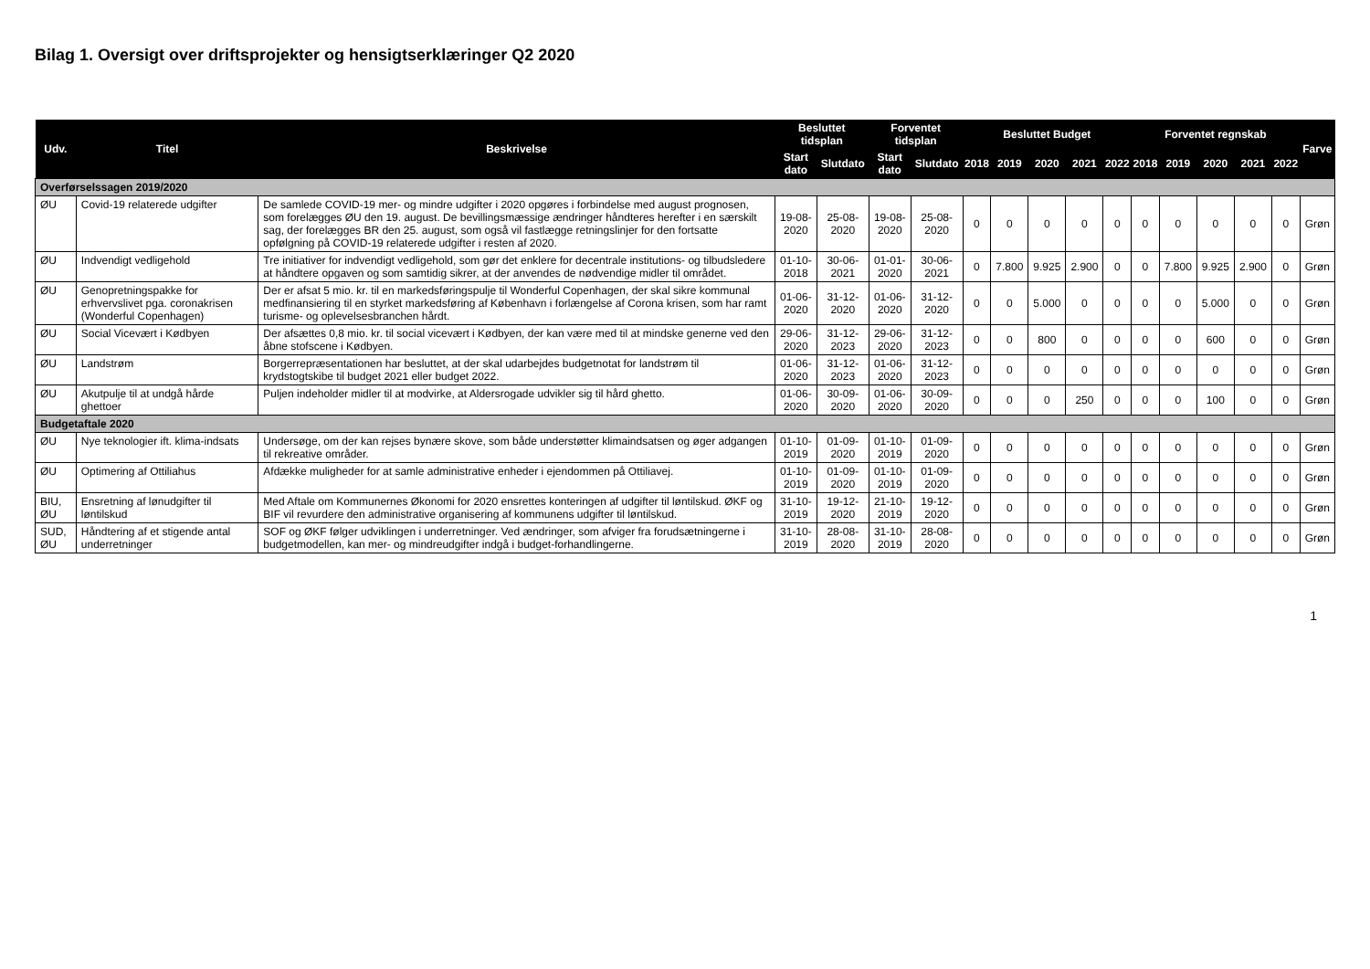Bilag 1. Oversigt over driftsprojekter og hensigtserklæringer Q2 2020
| Udv. | Titel | Beskrivelse | Besluttet tidsplan | | Forventet tidsplan | | Besluttet Budget | | | | | Forventet regnskab | | | | | Farve |
| --- | --- | --- | --- | --- | --- | --- | --- | --- | --- | --- | --- | --- | --- | --- | --- | --- | --- |
| | | | Start dato | Slutdato | Start dato | Slutdato | 2018 | 2019 | 2020 | 2021 | 2022 | 2018 | 2019 | 2020 | 2021 | 2022 | |
| Overførselssagen 2019/2020 | | | | | | | | | | | | | | | | | |
| ØU | Covid-19 relaterede udgifter | De samlede COVID-19 mer- og mindre udgifter i 2020 opgøres i forbindelse med august prognosen, som forelægges ØU den 19. august. De bevillingsmæssige ændringer håndteres herefter i en særskilt sag, der forelægges BR den 25. august, som også vil fastlægge retningslinjer for den fortsatte opfølgning på COVID-19 relaterede udgifter i resten af 2020. | 19-08-2020 | 25-08-2020 | 19-08-2020 | 25-08-2020 | 0 | 0 | 0 | 0 | 0 | 0 | 0 | 0 | 0 | 0 | Grøn |
| ØU | Indvendigt vedligehold | Tre initiativer for indvendigt vedligehold, som gør det enklere for decentrale institutions- og tilbudsledere at håndtere opgaven og som samtidig sikrer, at der anvendes de nødvendige midler til området. | 01-10-2018 | 30-06-2021 | 01-01-2020 | 30-06-2021 | 0 | 7.800 | 9.925 | 2.900 | 0 | 0 | 7.800 | 9.925 | 2.900 | 0 | Grøn |
| ØU | Genopretningspakke for erhvervslivet pga. coronakrisen (Wonderful Copenhagen) | Der er afsat 5 mio. kr. til en markedsføringspulje til Wonderful Copenhagen, der skal sikre kommunal medfinansiering til en styrket markedsføring af København i forlængelse af Corona krisen, som har ramt turisme- og oplevelsesbranchen hårdt. | 01-06-2020 | 31-12-2020 | 01-06-2020 | 31-12-2020 | 0 | 0 | 5.000 | 0 | 0 | 0 | 0 | 5.000 | 0 | 0 | Grøn |
| ØU | Social Vicevært i Kødbyen | Der afsættes 0,8 mio. kr. til social vicevært i Kødbyen, der kan være med til at mindske generne ved den åbne stofscene i Kødbyen. | 29-06-2020 | 31-12-2023 | 29-06-2020 | 31-12-2023 | 0 | 0 | 800 | 0 | 0 | 0 | 0 | 600 | 0 | 0 | Grøn |
| ØU | Landstrøm | Borgerrepræsentationen har besluttet, at der skal udarbejdes budgetnotat for landstrøm til krydstogtskibe til budget 2021 eller budget 2022. | 01-06-2020 | 31-12-2023 | 01-06-2020 | 31-12-2023 | 0 | 0 | 0 | 0 | 0 | 0 | 0 | 0 | 0 | 0 | Grøn |
| ØU | Akutpulje til at undgå hårde ghettoer | Puljen indeholder midler til at modvirke, at Aldersrogade udvikler sig til hård ghetto. | 01-06-2020 | 30-09-2020 | 01-06-2020 | 30-09-2020 | 0 | 0 | 0 | 250 | 0 | 0 | 0 | 100 | 0 | 0 | Grøn |
| Budgetaftale 2020 | | | | | | | | | | | | | | | | | |
| ØU | Nye teknologier ift. klima-indsats | Undersøge, om der kan rejses bynære skove, som både understøtter klimaindsatsen og øger adgangen til rekreative områder. | 01-10-2019 | 01-09-2020 | 01-10-2019 | 01-09-2020 | 0 | 0 | 0 | 0 | 0 | 0 | 0 | 0 | 0 | 0 | Grøn |
| ØU | Optimering af Ottiliahus | Afdække muligheder for at samle administrative enheder i ejendommen på Ottiliavej. | 01-10-2019 | 01-09-2020 | 01-10-2019 | 01-09-2020 | 0 | 0 | 0 | 0 | 0 | 0 | 0 | 0 | 0 | 0 | Grøn |
| BIU, ØU | Ensretning af lønudgifter til løntilskud | Med Aftale om Kommunernes Økonomi for 2020 ensrettes konteringen af udgifter til løntilskud. ØKF og BIF vil revurdere den administrative organisering af kommunens udgifter til løntilskud. | 31-10-2019 | 19-12-2020 | 21-10-2019 | 19-12-2020 | 0 | 0 | 0 | 0 | 0 | 0 | 0 | 0 | 0 | 0 | Grøn |
| SUD, ØU | Håndtering af et stigende antal underretninger | SOF og ØKF følger udviklingen i underretninger. Ved ændringer, som afviger fra forudsætningerne i budgetmodellen, kan mer- og mindreudgifter indgå i budget-forhandlingerne. | 31-10-2019 | 28-08-2020 | 31-10-2019 | 28-08-2020 | 0 | 0 | 0 | 0 | 0 | 0 | 0 | 0 | 0 | 0 | Grøn |
1